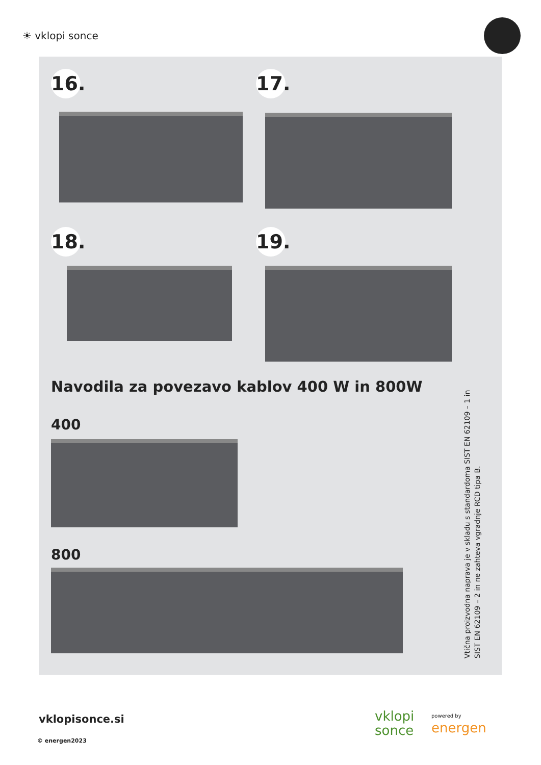☀ vklopi sonce
16.
17.
18.
19.
Navodila za povezavo kablov 400 W in 800W
400
800
Vtična proizvodna naprava je v skladu s standardoma SIST EN 62109 – 1 in SIST EN 62109 – 2 in ne zahteva vgradnje RCD tipa B.
vklopisonce.si
© energen2023
vklopi
sonce
powered by
energen